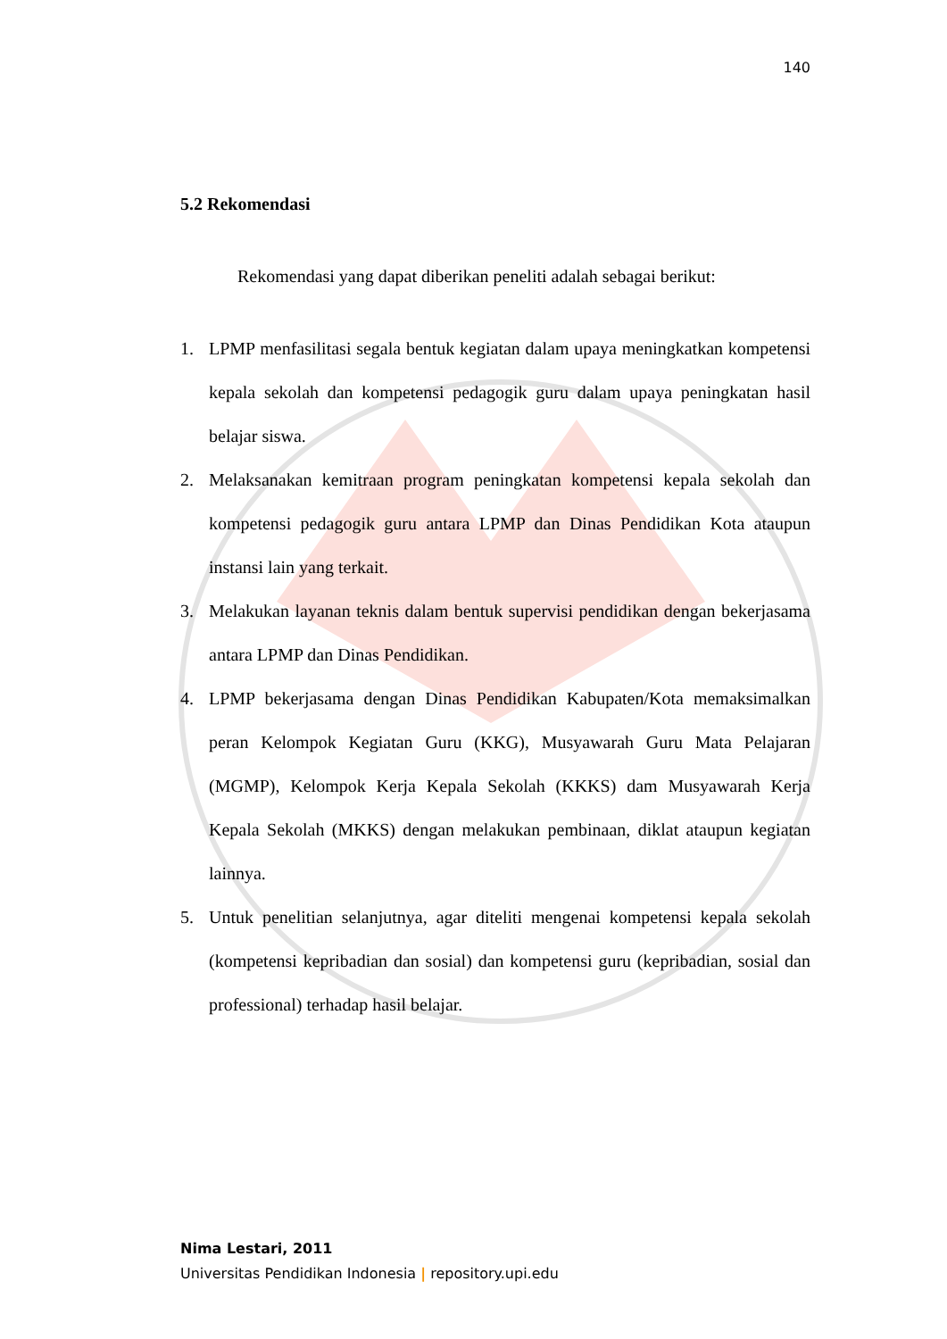140
5.2 Rekomendasi
Rekomendasi yang dapat diberikan peneliti adalah sebagai berikut:
1. LPMP menfasilitasi segala bentuk kegiatan dalam upaya meningkatkan kompetensi kepala sekolah dan kompetensi pedagogik guru dalam upaya peningkatan hasil belajar siswa.
2. Melaksanakan kemitraan program peningkatan kompetensi kepala sekolah dan kompetensi pedagogik guru antara LPMP dan Dinas Pendidikan Kota ataupun instansi lain yang terkait.
3. Melakukan layanan teknis dalam bentuk supervisi pendidikan dengan bekerjasama antara LPMP dan Dinas Pendidikan.
4. LPMP bekerjasama dengan Dinas Pendidikan Kabupaten/Kota memaksimalkan peran Kelompok Kegiatan Guru (KKG), Musyawarah Guru Mata Pelajaran (MGMP), Kelompok Kerja Kepala Sekolah (KKKS) dam Musyawarah Kerja Kepala Sekolah (MKKS) dengan melakukan pembinaan, diklat ataupun kegiatan lainnya.
5. Untuk penelitian selanjutnya, agar diteliti mengenai kompetensi kepala sekolah (kompetensi kepribadian dan sosial) dan kompetensi guru (kepribadian, sosial dan professional) terhadap hasil belajar.
Nima Lestari, 2011
Universitas Pendidikan Indonesia | repository.upi.edu